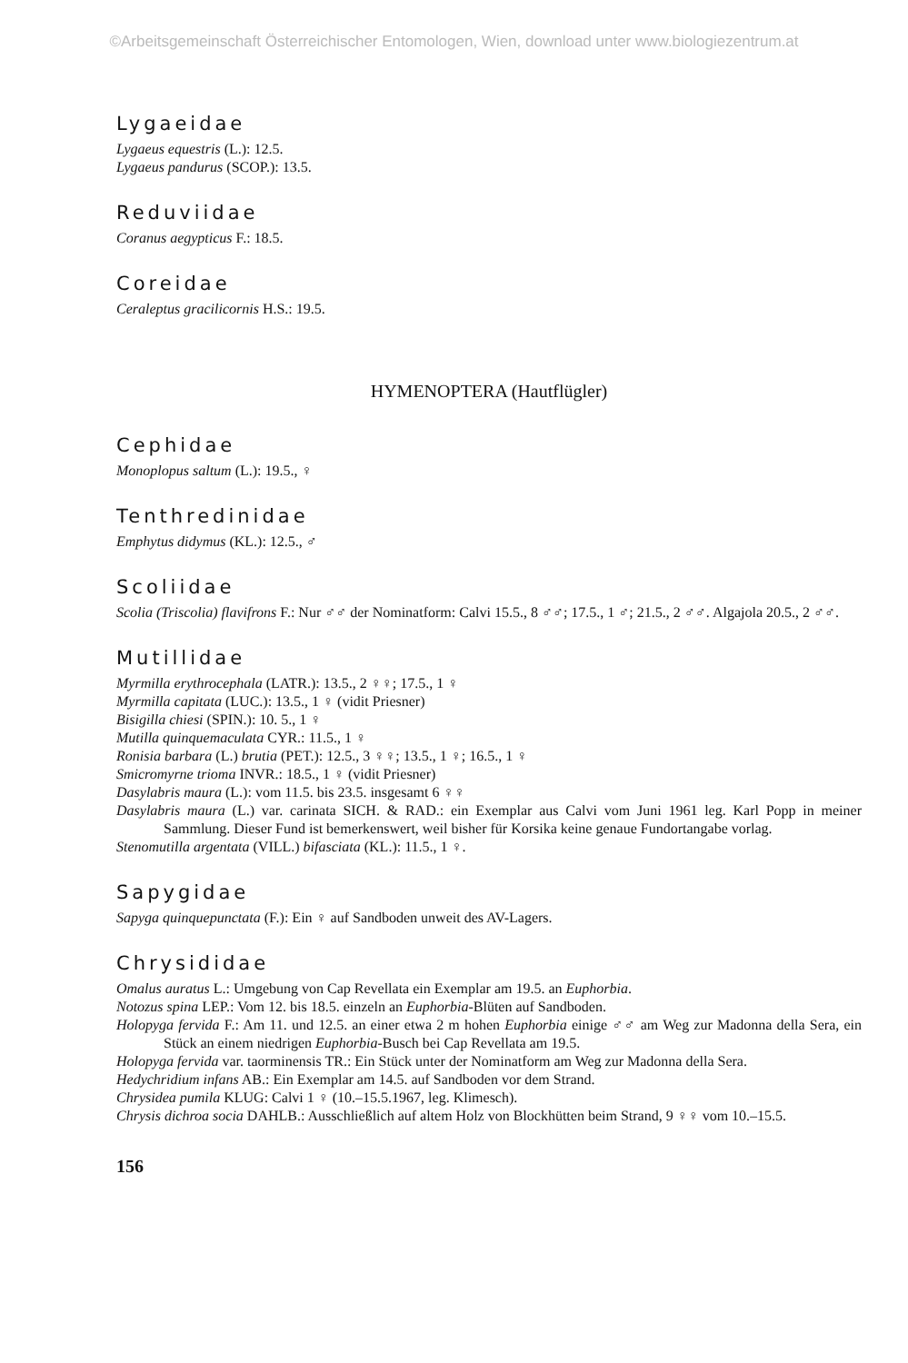©Arbeitsgemeinschaft Österreichischer Entomologen, Wien, download unter www.biologiezentrum.at
Lygaeidae
Lygaeus equestris (L.): 12.5.
Lygaeus pandurus (SCOP.): 13.5.
Reduviidae
Coranus aegypticus F.: 18.5.
Coreidae
Ceraleptus gracilicornis H.S.: 19.5.
HYMENOPTERA (Hautflügler)
Cephidae
Monoplopus saltum (L.): 19.5., ♀
Tenthredinidae
Emphytus didymus (KL.): 12.5., ♂
Scoliidae
Scolia (Triscolia) flavifrons F.: Nur ♂♂ der Nominatform: Calvi 15.5., 8 ♂♂; 17.5., 1 ♂; 21.5., 2 ♂♂. Algajola 20.5., 2 ♂♂.
Mutillidae
Myrmilla erythrocephala (LATR.): 13.5., 2 ♀♀; 17.5., 1 ♀
Myrmilla capitata (LUC.): 13.5., 1 ♀ (vidit Priesner)
Bisigilla chiesi (SPIN.): 10. 5., 1 ♀
Mutilla quinquemaculata CYR.: 11.5., 1 ♀
Ronisia barbara (L.) brutia (PET.): 12.5., 3 ♀♀; 13.5., 1 ♀; 16.5., 1 ♀
Smicromyrne trioma INVR.: 18.5., 1 ♀ (vidit Priesner)
Dasylabris maura (L.): vom 11.5. bis 23.5. insgesamt 6 ♀♀
Dasylabris maura (L.) var. carinata SICH. & RAD.: ein Exemplar aus Calvi vom Juni 1961 leg. Karl Popp in meiner Sammlung. Dieser Fund ist bemerkenswert, weil bisher für Korsika keine genaue Fundortangabe vorlag.
Stenomutilla argentata (VILL.) bifasciata (KL.): 11.5., 1 ♀.
Sapygidae
Sapyga quinquepunctata (F.): Ein ♀ auf Sandboden unweit des AV-Lagers.
Chrysididae
Omalus auratus L.: Umgebung von Cap Revellata ein Exemplar am 19.5. an Euphorbia.
Notozus spina LEP.: Vom 12. bis 18.5. einzeln an Euphorbia-Blüten auf Sandboden.
Holopyga fervida F.: Am 11. und 12.5. an einer etwa 2 m hohen Euphorbia einige ♂♂ am Weg zur Madonna della Sera, ein Stück an einem niedrigen Euphorbia-Busch bei Cap Revellata am 19.5.
Holopyga fervida var. taorminensis TR.: Ein Stück unter der Nominatform am Weg zur Madonna della Sera.
Hedychridium infans AB.: Ein Exemplar am 14.5. auf Sandboden vor dem Strand.
Chrysidea pumila KLUG: Calvi 1 ♀ (10.–15.5.1967, leg. Klimesch).
Chrysis dichroa socia DAHLB.: Ausschließlich auf altem Holz von Blockhütten beim Strand, 9 ♀♀ vom 10.–15.5.
156